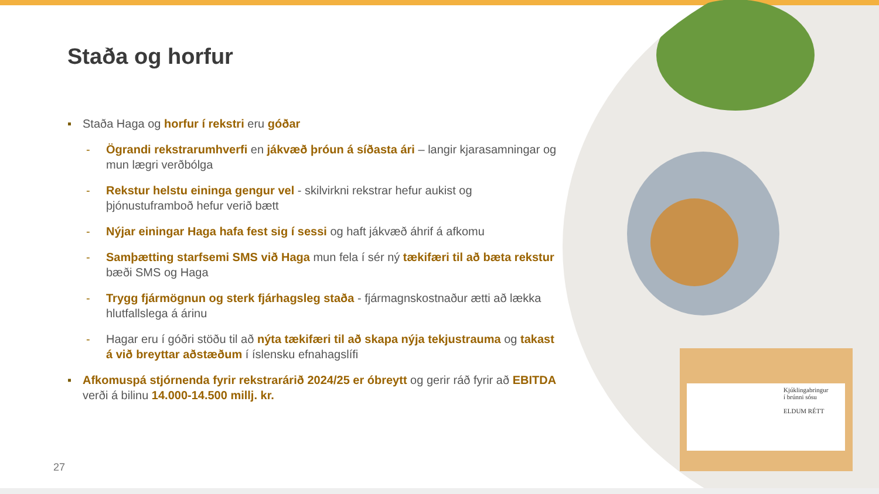Kjúklingabringur
í brúnni sósu
ELDUM RÉTT
Staða og horfur
▪ Staða Haga og horfur í rekstri eru góðar
- Ögrandi rekstrarumhverfi en jákvæð þróun á síðasta ári – langir kjarasamningar og mun lægri verðbólga
- Rekstur helstu eininga gengur vel - skilvirkni rekstrar hefur aukist og þjónustuframboð hefur verið bætt
- Nýjar einingar Haga hafa fest sig í sessi og haft jákvæð áhrif á afkomu
- Samþætting starfsemi SMS við Haga mun fela í sér ný tækifæri til að bæta rekstur bæði SMS og Haga
- Trygg fjármögnun og sterk fjárhagsleg staða - fjármagnskostnaður ætti að lækka hlutfallslega á árinu
- Hagar eru í góðri stöðu til að nýta tækifæri til að skapa nýja tekjustrauma og takast á við breyttar aðstæðum í íslensku efnahagslífi
▪ Afkomuspá stjórnenda fyrir rekstrarárið 2024/25 er óbreytt og gerir ráð fyrir að EBITDA verði á bilinu 14.000-14.500 millj. kr.
27